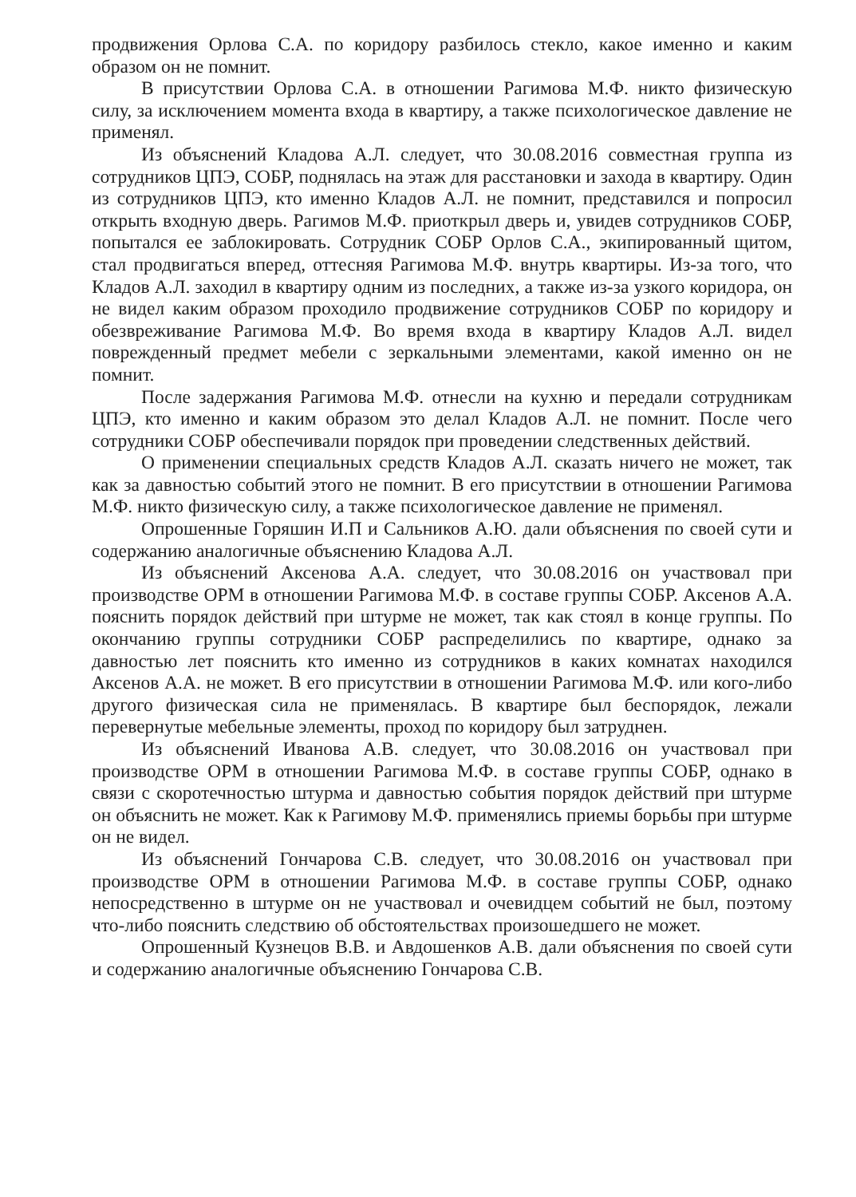продвижения Орлова С.А. по коридору разбилось стекло, какое именно и каким образом он не помнит.
В присутствии Орлова С.А. в отношении Рагимова М.Ф. никто физическую силу, за исключением момента входа в квартиру, а также психологическое давление не применял.
Из объяснений Кладова А.Л. следует, что 30.08.2016 совместная группа из сотрудников ЦПЭ, СОБР, поднялась на этаж для расстановки и захода в квартиру. Один из сотрудников ЦПЭ, кто именно Кладов А.Л. не помнит, представился и попросил открыть входную дверь. Рагимов М.Ф. приоткрыл дверь и, увидев сотрудников СОБР, попытался ее заблокировать. Сотрудник СОБР Орлов С.А., экипированный щитом, стал продвигаться вперед, оттесняя Рагимова М.Ф. внутрь квартиры. Из-за того, что Кладов А.Л. заходил в квартиру одним из последних, а также из-за узкого коридора, он не видел каким образом проходило продвижение сотрудников СОБР по коридору и обезвреживание Рагимова М.Ф. Во время входа в квартиру Кладов А.Л. видел поврежденный предмет мебели с зеркальными элементами, какой именно он не помнит.
После задержания Рагимова М.Ф. отнесли на кухню и передали сотрудникам ЦПЭ, кто именно и каким образом это делал Кладов А.Л. не помнит. После чего сотрудники СОБР обеспечивали порядок при проведении следственных действий.
О применении специальных средств Кладов А.Л. сказать ничего не может, так как за давностью событий этого не помнит. В его присутствии в отношении Рагимова М.Ф. никто физическую силу, а также психологическое давление не применял.
Опрошенные Горяшин И.П и Сальников А.Ю. дали объяснения по своей сути и содержанию аналогичные объяснению Кладова А.Л.
Из объяснений Аксенова А.А. следует, что 30.08.2016 он участвовал при производстве ОРМ в отношении Рагимова М.Ф. в составе группы СОБР. Аксенов А.А. пояснить порядок действий при штурме не может, так как стоял в конце группы. По окончанию группы сотрудники СОБР распределились по квартире, однако за давностью лет пояснить кто именно из сотрудников в каких комнатах находился Аксенов А.А. не может. В его присутствии в отношении Рагимова М.Ф. или кого-либо другого физическая сила не применялась. В квартире был беспорядок, лежали перевернутые мебельные элементы, проход по коридору был затруднен.
Из объяснений Иванова А.В. следует, что 30.08.2016 он участвовал при производстве ОРМ в отношении Рагимова М.Ф. в составе группы СОБР, однако в связи с скоротечностью штурма и давностью события порядок действий при штурме он объяснить не может. Как к Рагимову М.Ф. применялись приемы борьбы при штурме он не видел.
Из объяснений Гончарова С.В. следует, что 30.08.2016 он участвовал при производстве ОРМ в отношении Рагимова М.Ф. в составе группы СОБР, однако непосредственно в штурме он не участвовал и очевидцем событий не был, поэтому что-либо пояснить следствию об обстоятельствах произошедшего не может.
Опрошенный Кузнецов В.В. и Авдошенков А.В. дали объяснения по своей сути и содержанию аналогичные объяснению Гончарова С.В.